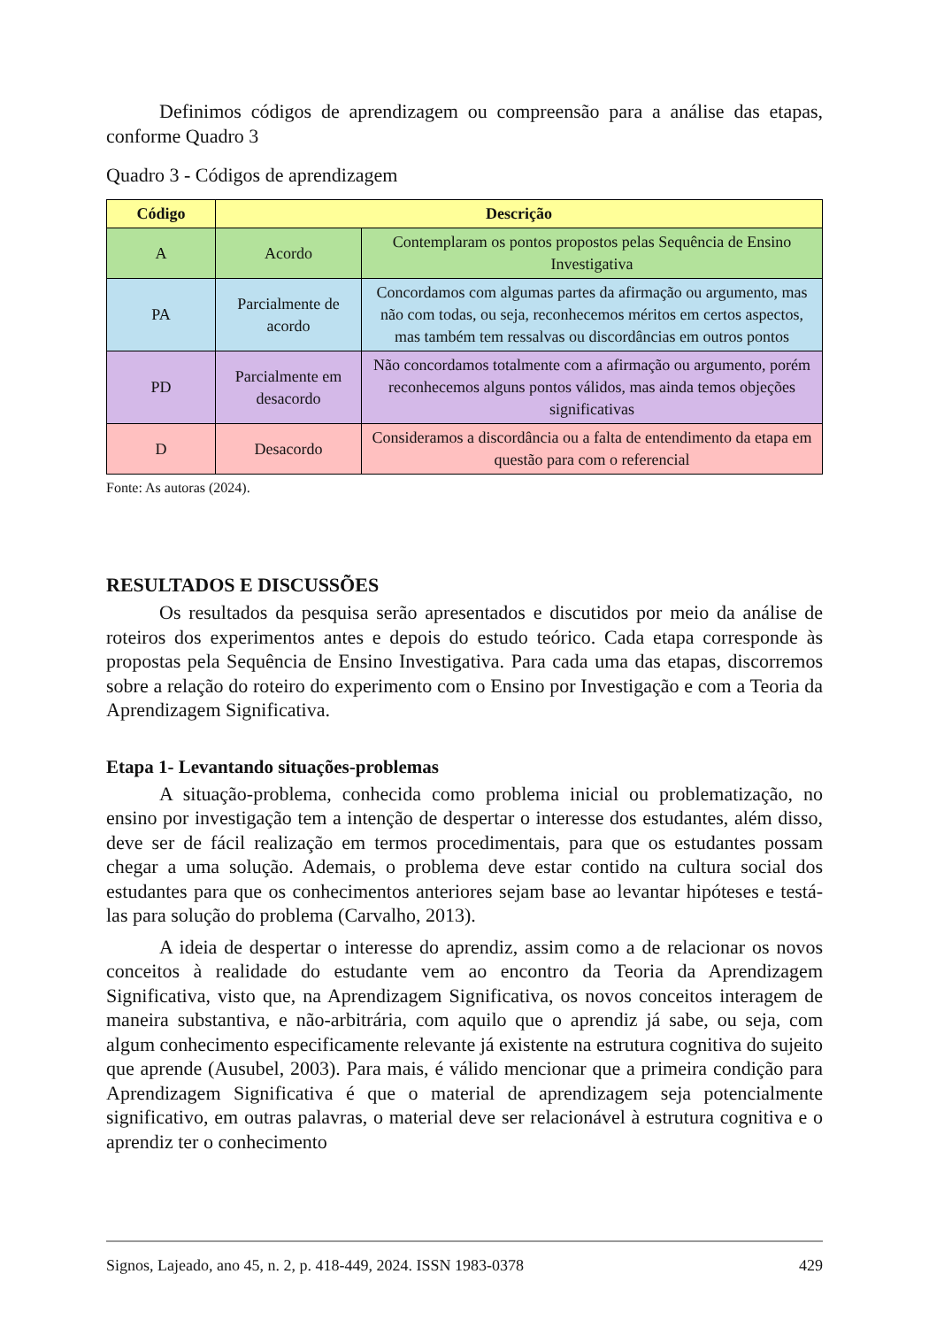Definimos códigos de aprendizagem ou compreensão para a análise das etapas, conforme Quadro 3
Quadro 3 - Códigos de aprendizagem
| Código | Descrição | |
| --- | --- | --- |
| A | Acordo | Contemplaram os pontos propostos pelas Sequência de Ensino Investigativa |
| PA | Parcialmente de acordo | Concordamos com algumas partes da afirmação ou argumento, mas não com todas, ou seja, reconhecemos méritos em certos aspectos, mas também tem ressalvas ou discordâncias em outros pontos |
| PD | Parcialmente em desacordo | Não concordamos totalmente com a afirmação ou argumento, porém reconhecemos alguns pontos válidos, mas ainda temos objeções significativas |
| D | Desacordo | Consideramos a discordância ou a falta de entendimento da etapa em questão para com o referencial |
Fonte: As autoras (2024).
RESULTADOS E DISCUSSÕES
Os resultados da pesquisa serão apresentados e discutidos por meio da análise de roteiros dos experimentos antes e depois do estudo teórico. Cada etapa corresponde às propostas pela Sequência de Ensino Investigativa. Para cada uma das etapas, discorremos sobre a relação do roteiro do experimento com o Ensino por Investigação e com a Teoria da Aprendizagem Significativa.
Etapa 1- Levantando situações-problemas
A situação-problema, conhecida como problema inicial ou problematização, no ensino por investigação tem a intenção de despertar o interesse dos estudantes, além disso, deve ser de fácil realização em termos procedimentais, para que os estudantes possam chegar a uma solução. Ademais, o problema deve estar contido na cultura social dos estudantes para que os conhecimentos anteriores sejam base ao levantar hipóteses e testá-las para solução do problema (Carvalho, 2013).
A ideia de despertar o interesse do aprendiz, assim como a de relacionar os novos conceitos à realidade do estudante vem ao encontro da Teoria da Aprendizagem Significativa, visto que, na Aprendizagem Significativa, os novos conceitos interagem de maneira substantiva, e não-arbitrária, com aquilo que o aprendiz já sabe, ou seja, com algum conhecimento especificamente relevante já existente na estrutura cognitiva do sujeito que aprende (Ausubel, 2003). Para mais, é válido mencionar que a primeira condição para Aprendizagem Significativa é que o material de aprendizagem seja potencialmente significativo, em outras palavras, o material deve ser relacionável à estrutura cognitiva e o aprendiz ter o conhecimento
Signos, Lajeado, ano 45, n. 2, p. 418-449, 2024. ISSN 1983-0378 429